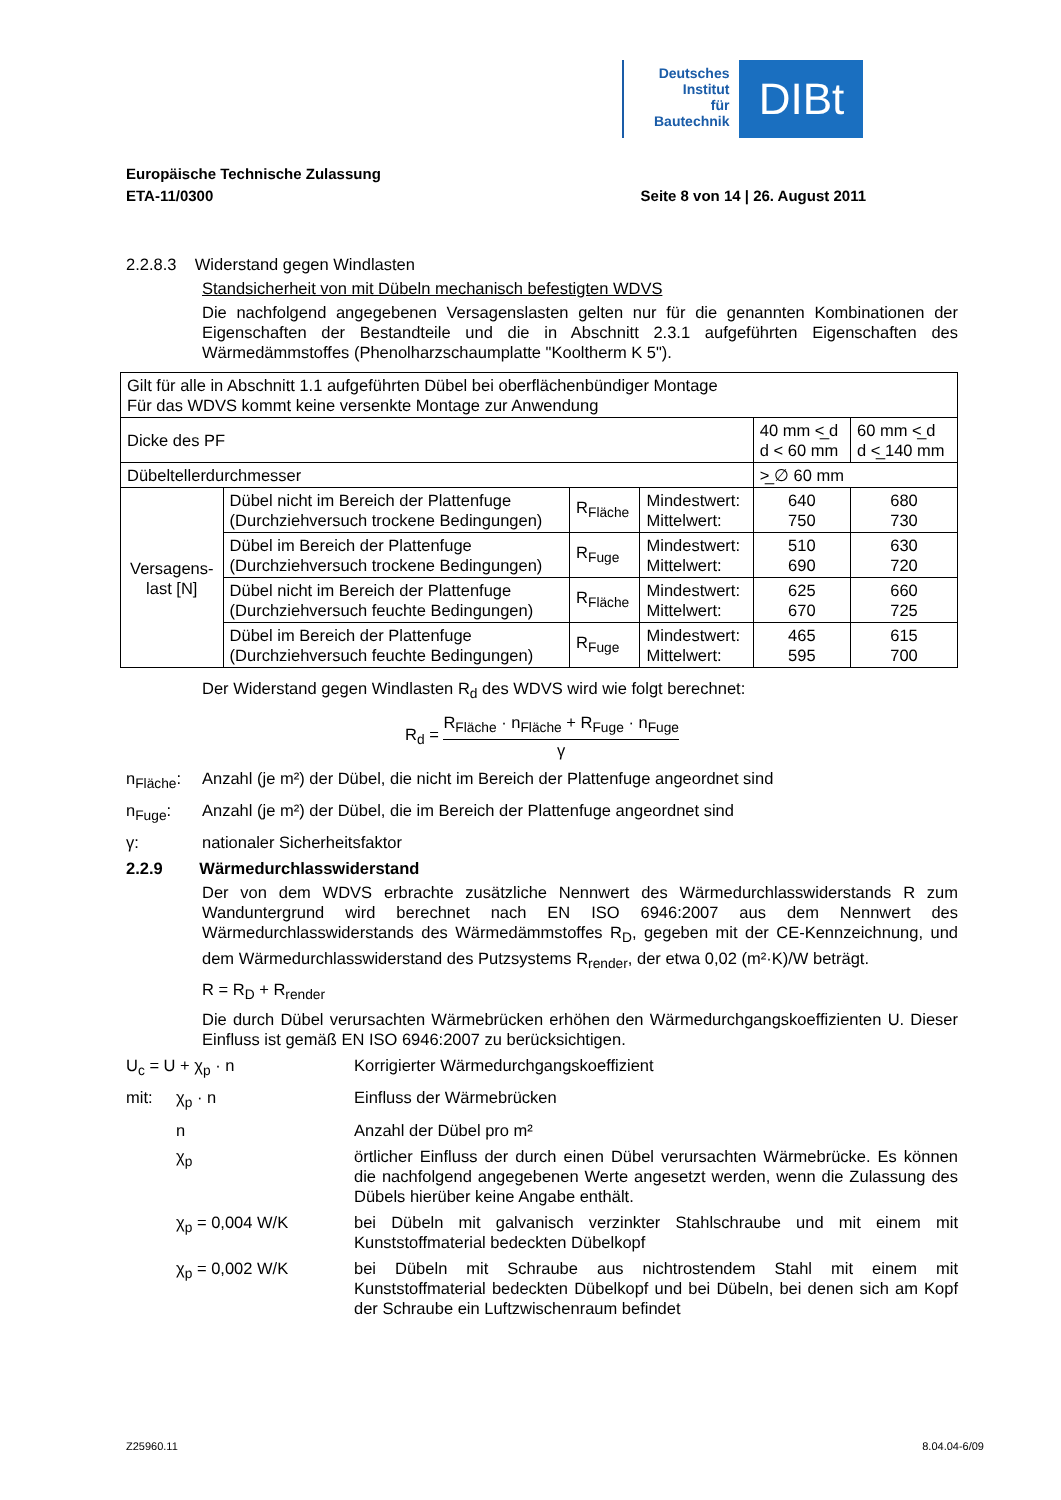Deutsches
Institut
für
Bautechnik
DIBt
Europäische Technische Zulassung
ETA-11/0300 Seite 8 von 14 | 26. August 2011
2.2.8.3 Widerstand gegen Windlasten
Standsicherheit von mit Dübeln mechanisch befestigten WDVS
Die nachfolgend angegebenen Versagenslasten gelten nur für die genannten Kombinationen der Eigenschaften der Bestandteile und die in Abschnitt 2.3.1 aufgeführten Eigenschaften des Wärmedämmstoffes (Phenolharzschaumplatte "Kooltherm K 5").
| Gilt für alle in Abschnitt 1.1 aufgeführten Dübel bei oberflächenbündiger Montage Für das WDVS kommt keine versenkte Montage zur Anwendung | | | | | |
| Dicke des PF | | | | 40 mm <̲ d d < 60 mm | 60 mm <̲ d d <̲ 140 mm |
| Dübeltellerdurchmesser | | | | >̲ ∅ 60 mm | |
| Versagens- last [N] | Dübel nicht im Bereich der Plattenfuge (Durchziehversuch trockene Bedingungen) | R<sub>Fläche</sub> | Mindestwert: Mittelwert: | 640 750 | 680 730 |
| | Dübel im Bereich der Plattenfuge (Durchziehversuch trockene Bedingungen) | R<sub>Fuge</sub> | Mindestwert: Mittelwert: | 510 690 | 630 720 |
| | Dübel nicht im Bereich der Plattenfuge (Durchziehversuch feuchte Bedingungen) | R<sub>Fläche</sub> | Mindestwert: Mittelwert: | 625 670 | 660 725 |
| | Dübel im Bereich der Plattenfuge (Durchziehversuch feuchte Bedingungen) | R<sub>Fuge</sub> | Mindestwert: Mittelwert: | 465 595 | 615 700 |
Der Widerstand gegen Windlasten R<sub>d</sub> des WDVS wird wie folgt berechnet:
R<sub>d</sub> = R<sub>Fläche</sub> · n<sub>Fläche</sub> + R<sub>Fuge</sub> · n<sub>Fuge</sub> γ
n<sub>Fläche</sub>: Anzahl (je m²) der Dübel, die nicht im Bereich der Plattenfuge angeordnet sind
n<sub>Fuge</sub>: Anzahl (je m²) der Dübel, die im Bereich der Plattenfuge angeordnet sind
γ: nationaler Sicherheitsfaktor
2.2.9 Wärmedurchlasswiderstand
Der von dem WDVS erbrachte zusätzliche Nennwert des Wärmedurchlasswiderstands R zum Wanduntergrund wird berechnet nach EN ISO 6946:2007 aus dem Nennwert des Wärmedurchlasswiderstands des Wärmedämmstoffes R<sub>D</sub>, gegeben mit der CE-Kennzeichnung, und dem Wärmedurchlasswiderstand des Putzsystems R<sub>render</sub>, der etwa 0,02 (m²·K)/W beträgt.
R = R<sub>D</sub> + R<sub>render</sub>
Die durch Dübel verursachten Wärmebrücken erhöhen den Wärmedurchgangskoeffizienten U. Dieser Einfluss ist gemäß EN ISO 6946:2007 zu berücksichtigen.
U<sub>c</sub> = U + χ<sub>p</sub> · n Korrigierter Wärmedurchgangskoeffizient
mit: χ<sub>p</sub> · n Einfluss der Wärmebrücken
n Anzahl der Dübel pro m²
χ<sub>p</sub> örtlicher Einfluss der durch einen Dübel verursachten Wärmebrücke. Es können die nachfolgend angegebenen Werte angesetzt werden, wenn die Zulassung des Dübels hierüber keine Angabe enthält.
χ<sub>p</sub> = 0,004 W/K bei Dübeln mit galvanisch verzinkter Stahlschraube und mit einem mit Kunststoffmaterial bedeckten Dübelkopf
χ<sub>p</sub> = 0,002 W/K bei Dübeln mit Schraube aus nichtrostendem Stahl mit einem mit Kunststoffmaterial bedeckten Dübelkopf und bei Dübeln, bei denen sich am Kopf der Schraube ein Luftzwischenraum befindet
Z25960.11 8.04.04-6/09